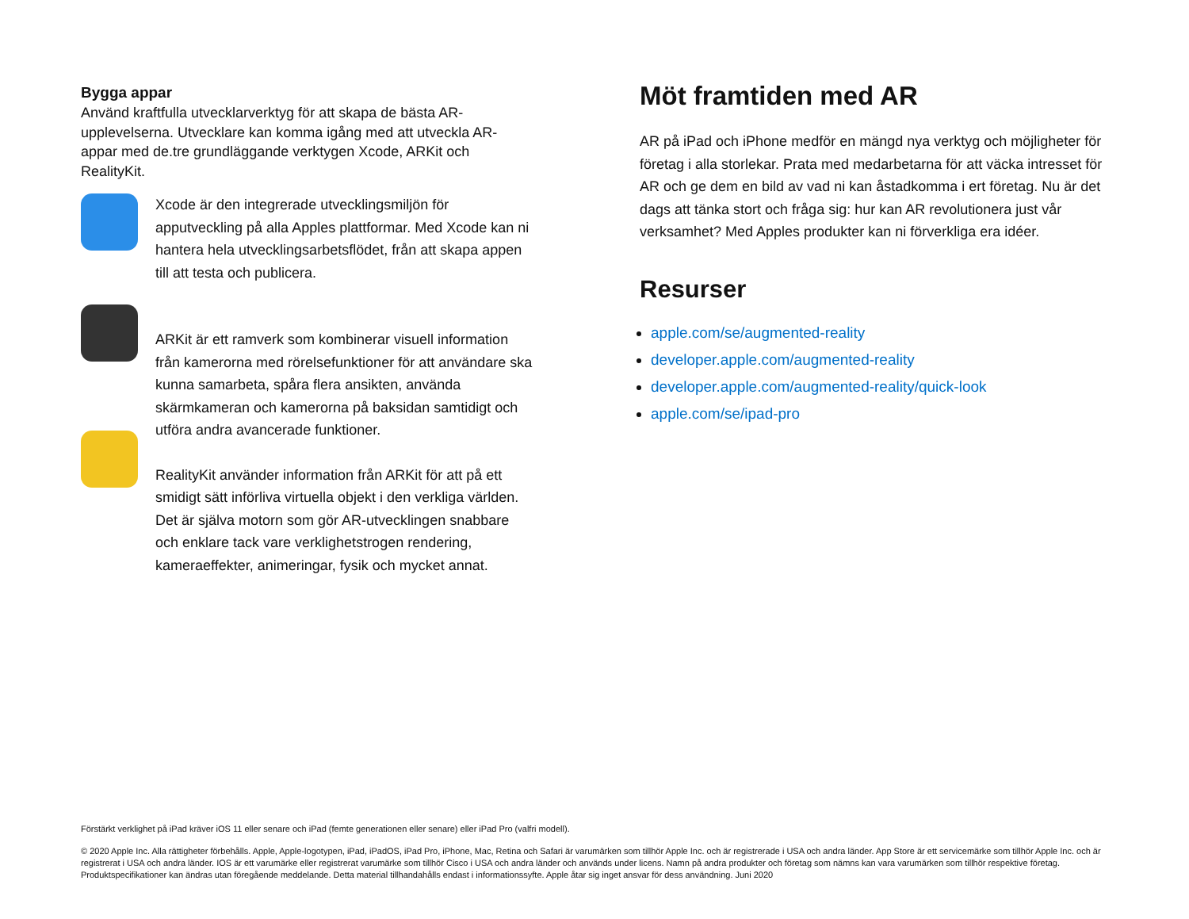Bygga appar
Använd kraftfulla utvecklarverktyg för att skapa de bästa AR-upplevelserna. Utvecklare kan komma igång med att utveckla AR-appar med de.tre grundläggande verktygen Xcode, ARKit och RealityKit.
Xcode är den integrerade utvecklingsmiljön för apputveckling på alla Apples plattformar. Med Xcode kan ni hantera hela utvecklingsarbetsflödet, från att skapa appen till att testa och publicera.
ARKit är ett ramverk som kombinerar visuell information från kamerorna med rörelsefunktioner för att användare ska kunna samarbeta, spåra flera ansikten, använda skärmkameran och kamerorna på baksidan samtidigt och utföra andra avancerade funktioner.
RealityKit använder information från ARKit för att på ett smidigt sätt införliva virtuella objekt i den verkliga världen. Det är själva motorn som gör AR-utvecklingen snabbare och enklare tack vare verklighetstrogen rendering, kameraeffekter, animeringar, fysik och mycket annat.
Möt framtiden med AR
AR på iPad och iPhone medför en mängd nya verktyg och möjligheter för företag i alla storlekar. Prata med medarbetarna för att väcka intresset för AR och ge dem en bild av vad ni kan åstadkomma i ert företag. Nu är det dags att tänka stort och fråga sig: hur kan AR revolutionera just vår verksamhet? Med Apples produkter kan ni förverkliga era idéer.
Resurser
apple.com/se/augmented-reality
developer.apple.com/augmented-reality
developer.apple.com/augmented-reality/quick-look
apple.com/se/ipad-pro
Förstärkt verklighet på iPad kräver iOS 11 eller senare och iPad (femte generationen eller senare) eller iPad Pro (valfri modell).
© 2020 Apple Inc. Alla rättigheter förbehålls. Apple, Apple-logotypen, iPad, iPadOS, iPad Pro, iPhone, Mac, Retina och Safari är varumärken som tillhör Apple Inc. och är registrerade i USA och andra länder. App Store är ett servicemärke som tillhör Apple Inc. och är registrerat i USA och andra länder. IOS är ett varumärke eller registrerat varumärke som tillhör Cisco i USA och andra länder och används under licens. Namn på andra produkter och företag som nämns kan vara varumärken som tillhör respektive företag. Produktspecifikationer kan ändras utan föregående meddelande. Detta material tillhandahålls endast i informationssyfte. Apple åtar sig inget ansvar för dess användning. Juni 2020